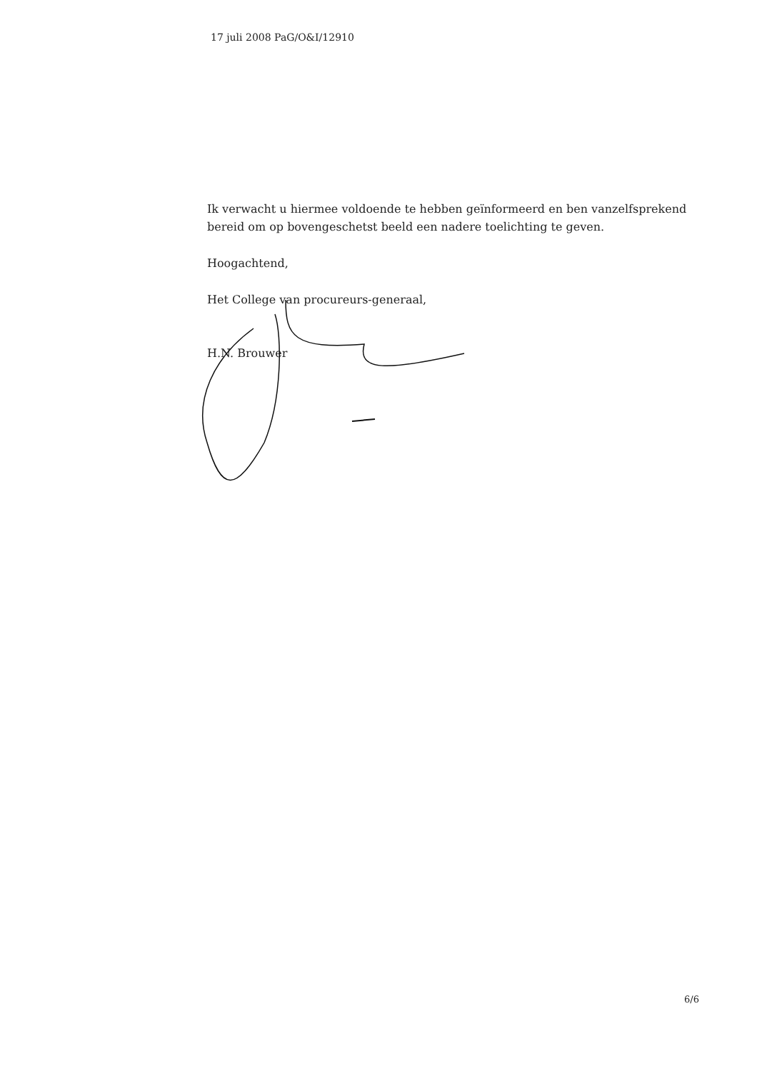17 juli 2008 PaG/O&I/12910
Ik verwacht u hiermee voldoende te hebben geïnformeerd en ben vanzelfsprekend bereid om op bovengeschetst beeld een nadere toelichting te geven.
Hoogachtend,
Het College van procureurs-generaal,
H.N. Brouwer
6/6